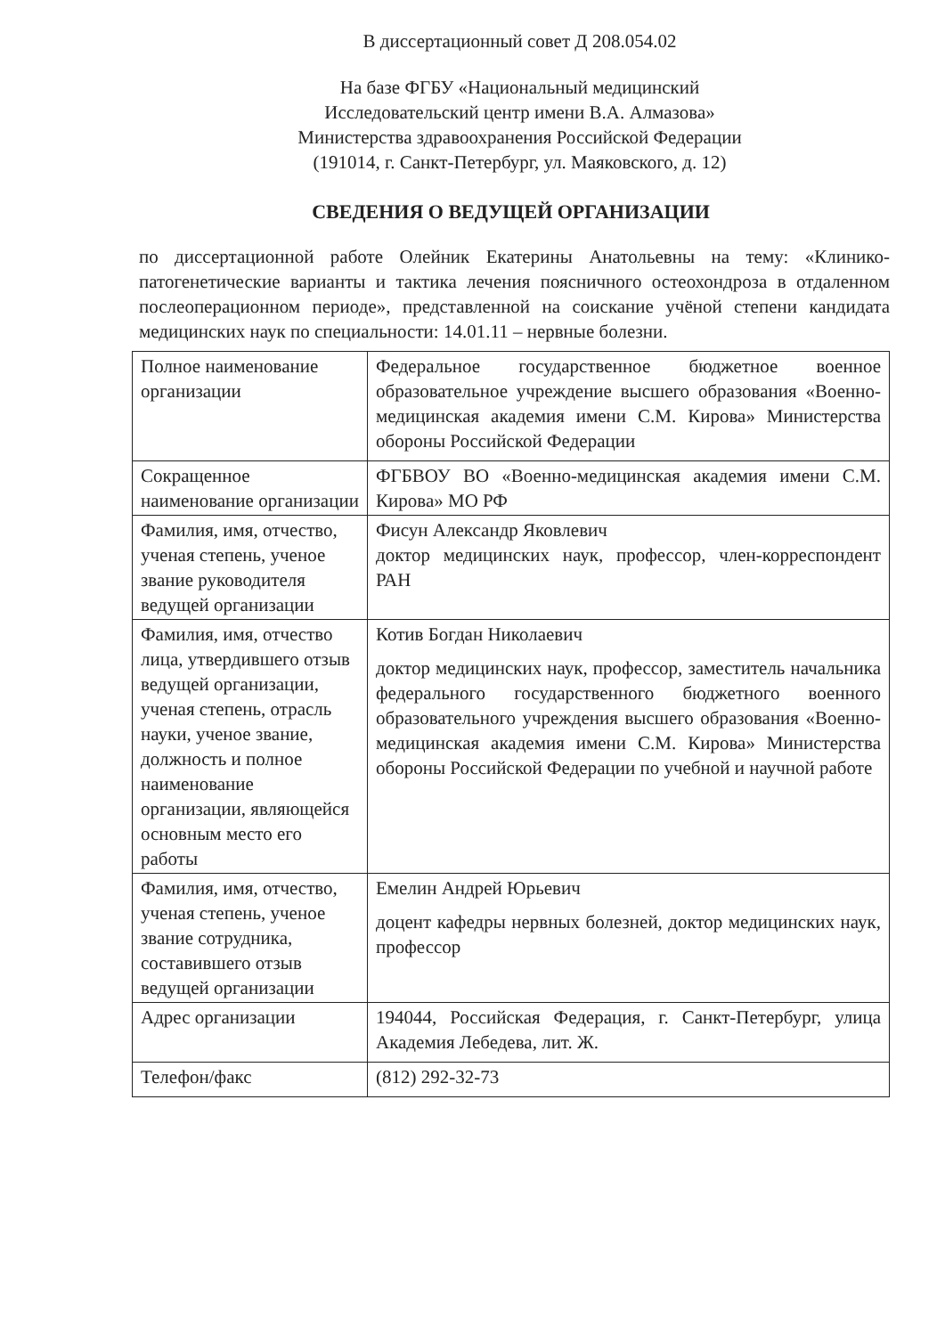В диссертационный совет Д 208.054.02
На базе ФГБУ «Национальный медицинский
Исследовательский центр имени В.А. Алмазова»
Министерства здравоохранения Российской Федерации
(191014, г. Санкт-Петербург, ул. Маяковского, д. 12)
СВЕДЕНИЯ О ВЕДУЩЕЙ ОРГАНИЗАЦИИ
по диссертационной работе Олейник Екатерины Анатольевны на тему: «Клинико-патогенетические варианты и тактика лечения поясничного остеохондроза в отдаленном послеоперационном периоде», представленной на соискание учёной степени кандидата медицинских наук по специальности: 14.01.11 – нервные болезни.
| Полное наименование организации | Федеральное государственное бюджетное военное образовательное учреждение высшего образования «Военно-медицинская академия имени С.М. Кирова» Министерства обороны Российской Федерации |
| Сокращенное наименование организации | ФГБВОУ ВО «Военно-медицинская академия имени С.М. Кирова» МО РФ |
| Фамилия, имя, отчество, ученая степень, ученое звание руководителя ведущей организации | Фисун Александр Яковлевич доктор медицинских наук, профессор, член-корреспондент РАН |
| Фамилия, имя, отчество лица, утвердившего отзыв ведущей организации, ученая степень, отрасль науки, ученое звание, должность и полное наименование организации, являющейся основным место его работы | Котив Богдан Николаевич доктор медицинских наук, профессор, заместитель начальника федерального государственного бюджетного военного образовательного учреждения высшего образования «Военно-медицинская академия имени С.М. Кирова» Министерства обороны Российской Федерации по учебной и научной работе |
| Фамилия, имя, отчество, ученая степень, ученое звание сотрудника, составившего отзыв ведущей организации | Емелин Андрей Юрьевич доцент кафедры нервных болезней, доктор медицинских наук, профессор |
| Адрес организации | 194044, Российская Федерация, г. Санкт-Петербург, улица Академия Лебедева, лит. Ж. |
| Телефон/факс | (812) 292-32-73 |